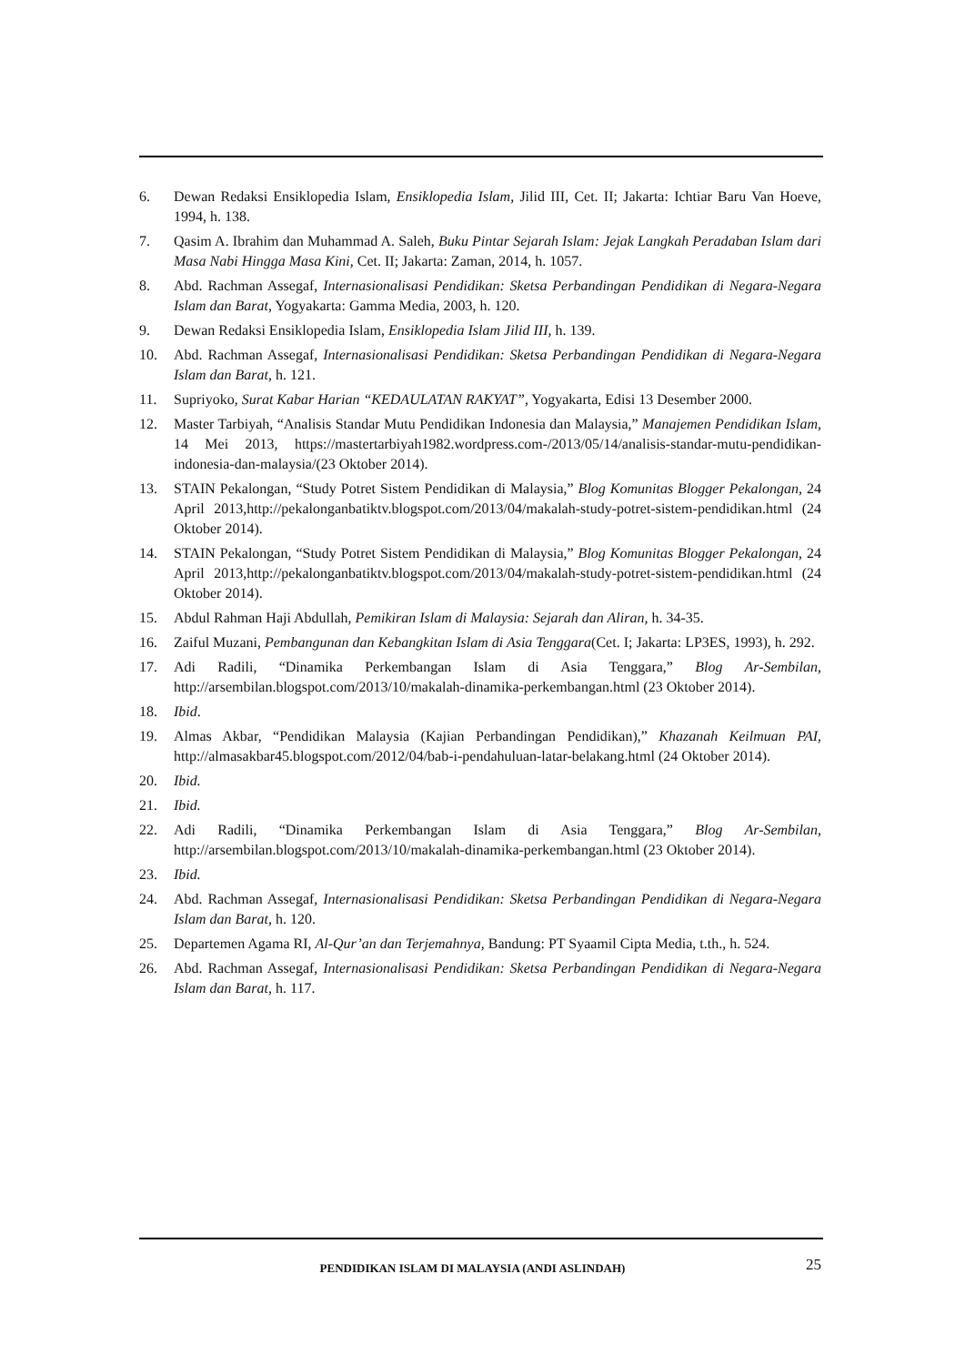6. Dewan Redaksi Ensiklopedia Islam, Ensiklopedia Islam, Jilid III, Cet. II; Jakarta: Ichtiar Baru Van Hoeve, 1994, h. 138.
7. Qasim A. Ibrahim dan Muhammad A. Saleh, Buku Pintar Sejarah Islam: Jejak Langkah Peradaban Islam dari Masa Nabi Hingga Masa Kini, Cet. II; Jakarta: Zaman, 2014, h. 1057.
8. Abd. Rachman Assegaf, Internasionalisasi Pendidikan: Sketsa Perbandingan Pendidikan di Negara-Negara Islam dan Barat, Yogyakarta: Gamma Media, 2003, h. 120.
9. Dewan Redaksi Ensiklopedia Islam, Ensiklopedia Islam Jilid III, h. 139.
10. Abd. Rachman Assegaf, Internasionalisasi Pendidikan: Sketsa Perbandingan Pendidikan di Negara-Negara Islam dan Barat, h. 121.
11. Supriyoko, Surat Kabar Harian “KEDAULATAN RAKYAT”, Yogyakarta, Edisi 13 Desember 2000.
12. Master Tarbiyah, “Analisis Standar Mutu Pendidikan Indonesia dan Malaysia,” Manajemen Pendidikan Islam, 14 Mei 2013, https://mastertarbiyah1982.wordpress.com-/2013/05/14/analisis-standar-mutu-pendidikan-indonesia-dan-malaysia/(23 Oktober 2014).
13. STAIN Pekalongan, “Study Potret Sistem Pendidikan di Malaysia,” Blog Komunitas Blogger Pekalongan, 24 April 2013,http://pekalonganbatiktv.blogspot.com/2013/04/makalah-study-potret-sistem-pendidikan.html (24 Oktober 2014).
14. STAIN Pekalongan, “Study Potret Sistem Pendidikan di Malaysia,” Blog Komunitas Blogger Pekalongan, 24 April 2013,http://pekalonganbatiktv.blogspot.com/2013/04/makalah-study-potret-sistem-pendidikan.html (24 Oktober 2014).
15. Abdul Rahman Haji Abdullah, Pemikiran Islam di Malaysia: Sejarah dan Aliran, h. 34-35.
16. Zaiful Muzani, Pembangunan dan Kebangkitan Islam di Asia Tenggara(Cet. I; Jakarta: LP3ES, 1993), h. 292.
17. Adi Radili, “Dinamika Perkembangan Islam di Asia Tenggara,” Blog Ar-Sembilan, http://arsembilan.blogspot.com/2013/10/makalah-dinamika-perkembangan.html (23 Oktober 2014).
18. Ibid.
19. Almas Akbar, “Pendidikan Malaysia (Kajian Perbandingan Pendidikan),” Khazanah Keilmuan PAI, http://almasakbar45.blogspot.com/2012/04/bab-i-pendahuluan-latar-belakang.html (24 Oktober 2014).
20. Ibid.
21. Ibid.
22. Adi Radili, “Dinamika Perkembangan Islam di Asia Tenggara,” Blog Ar-Sembilan, http://arsembilan.blogspot.com/2013/10/makalah-dinamika-perkembangan.html (23 Oktober 2014).
23. Ibid.
24. Abd. Rachman Assegaf, Internasionalisasi Pendidikan: Sketsa Perbandingan Pendidikan di Negara-Negara Islam dan Barat, h. 120.
25. Departemen Agama RI, Al-Qur’an dan Terjemahnya, Bandung: PT Syaamil Cipta Media, t.th., h. 524.
26. Abd. Rachman Assegaf, Internasionalisasi Pendidikan: Sketsa Perbandingan Pendidikan di Negara-Negara Islam dan Barat, h. 117.
PENDIDIKAN ISLAM DI MALAYSIA (ANDI ASLINDAH)
25